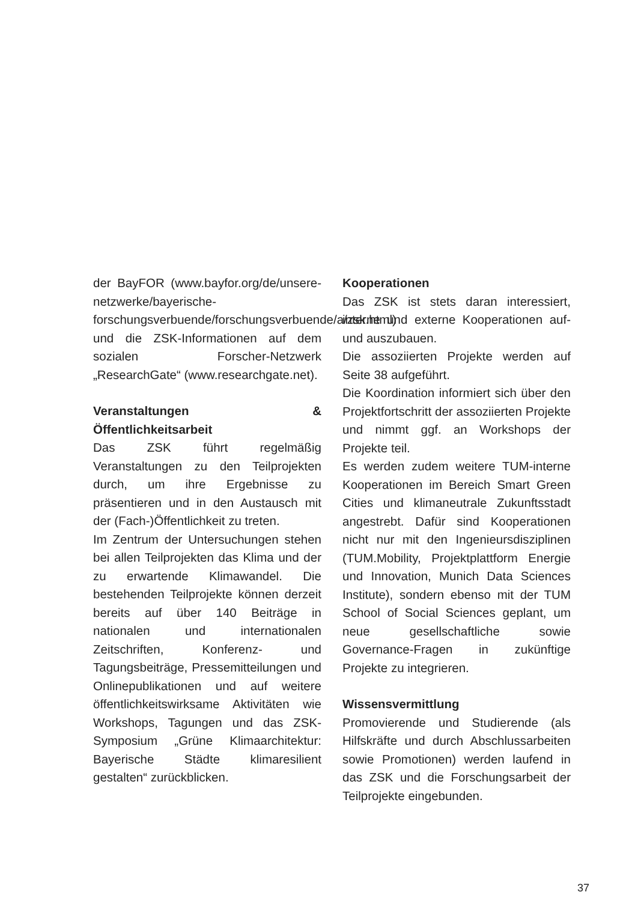der BayFOR (www.bayfor.org/de/unsere-netzwerke/bayerische-forschungsverbuende/forschungsverbuende/a/zsk.html) und die ZSK-Informationen auf dem sozialen Forscher-Netzwerk „ResearchGate“ (www.researchgate.net).
Veranstaltungen & Öffentlichkeitsarbeit
Das ZSK führt regelmäßig Veranstaltungen zu den Teilprojekten durch, um ihre Ergebnisse zu präsentieren und in den Austausch mit der (Fach-)Öffentlichkeit zu treten.
Im Zentrum der Untersuchungen stehen bei allen Teilprojekten das Klima und der zu erwartende Klimawandel. Die bestehenden Teilprojekte können derzeit bereits auf über 140 Beiträge in nationalen und internationalen Zeitschriften, Konferenz- und Tagungsbeiträge, Pressemitteilungen und Onlinepublikationen und auf weitere öffentlichkeitswirksame Aktivitäten wie Workshops, Tagungen und das ZSK-Symposium „Grüne Klimaarchitektur: Bayerische Städte klimaresilient gestalten“ zurückblicken.
Kooperationen
Das ZSK ist stets daran interessiert, interne und externe Kooperationen auf- und auszubauen.
Die assoziierten Projekte werden auf Seite 38 aufgeführt.
Die Koordination informiert sich über den Projektfortschritt der assoziierten Projekte und nimmt ggf. an Workshops der Projekte teil.
Es werden zudem weitere TUM-interne Kooperationen im Bereich Smart Green Cities und klimaneutrale Zukunftsstadt angestrebt. Dafür sind Kooperationen nicht nur mit den Ingenieursdisziplinen (TUM.Mobility, Projektplattform Energie und Innovation, Munich Data Sciences Institute), sondern ebenso mit der TUM School of Social Sciences geplant, um neue gesellschaftliche sowie Governance-Fragen in zukünftige Projekte zu integrieren.
Wissensvermittlung
Promovierende und Studierende (als Hilfskräfte und durch Abschlussarbeiten sowie Promotionen) werden laufend in das ZSK und die Forschungsarbeit der Teilprojekte eingebunden.
37